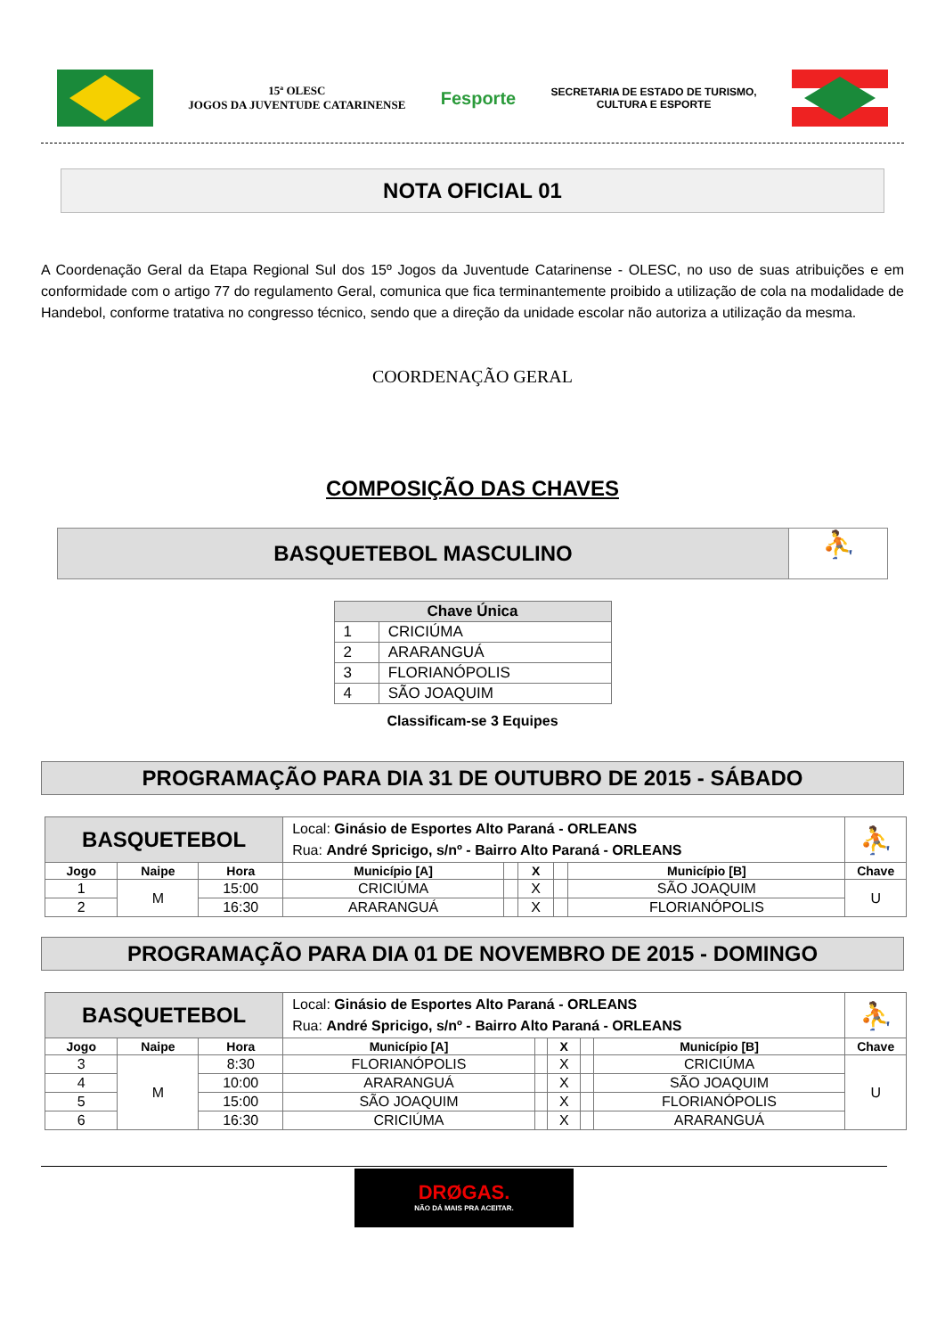15ª OLESC
JOGOS DA JUVENTUDE CATARINENSE
Fesporte
SECRETARIA DE ESTADO DE TURISMO,
CULTURA E ESPORTE
NOTA OFICIAL 01
A Coordenação Geral da Etapa Regional Sul dos 15º Jogos da Juventude Catarinense - OLESC, no uso de suas atribuições e em conformidade com o artigo 77 do regulamento Geral, comunica que fica terminantemente proibido a utilização de cola na modalidade de Handebol, conforme tratativa no congresso técnico, sendo que a direção da unidade escolar não autoriza a utilização da mesma.
COORDENAÇÃO GERAL
COMPOSIÇÃO DAS CHAVES
BASQUETEBOL MASCULINO
⛹
| Chave Única | |
| --- | --- |
| 1 | CRICIÚMA |
| 2 | ARARANGUÁ |
| 3 | FLORIANÓPOLIS |
| 4 | SÃO JOAQUIM |
Classificam-se 3 Equipes
PROGRAMAÇÃO PARA DIA 31 DE OUTUBRO DE 2015 - SÁBADO
| BASQUETEBOL | | | Local: Ginásio de Esportes Alto Paraná - ORLEANS Rua: André Spricigo, s/nº - Bairro Alto Paraná - ORLEANS | | | | | ⛹ |
| Jogo | Naipe | Hora | Município [A] | | X | | Município [B] | Chave |
| 1 | M | 15:00 | CRICIÚMA | | X | | SÃO JOAQUIM | U |
| 2 | | 16:30 | ARARANGUÁ | | X | | FLORIANÓPOLIS | |
PROGRAMAÇÃO PARA DIA 01 DE NOVEMBRO DE 2015 - DOMINGO
| BASQUETEBOL | | | Local: Ginásio de Esportes Alto Paraná - ORLEANS Rua: André Spricigo, s/nº - Bairro Alto Paraná - ORLEANS | | | | | ⛹ |
| Jogo | Naipe | Hora | Município [A] | | X | | Município [B] | Chave |
| 3 | M | 8:30 | FLORIANÓPOLIS | | X | | CRICIÚMA | U |
| 4 | | 10:00 | ARARANGUÁ | | X | | SÃO JOAQUIM | |
| 5 | | 15:00 | SÃO JOAQUIM | | X | | FLORIANÓPOLIS | |
| 6 | | 16:30 | CRICIÚMA | | X | | ARARANGUÁ | |
DRØGAS.
NÃO DÁ MAIS PRA ACEITAR.